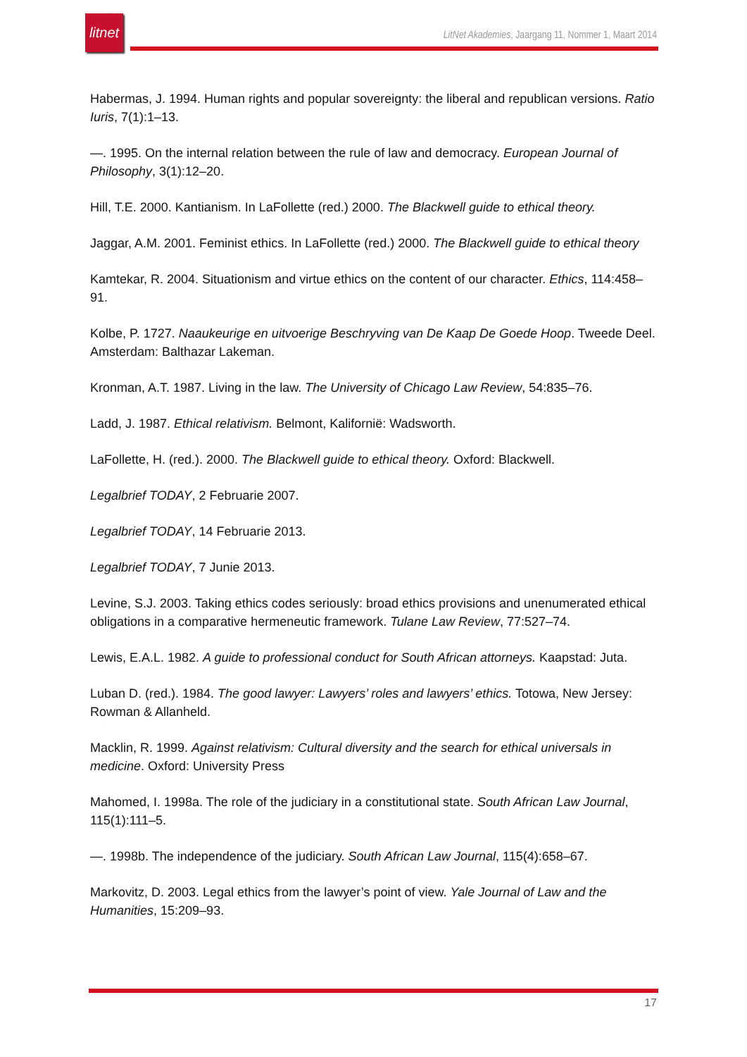litnet
LitNet Akademies, Jaargang 11, Nommer 1, Maart 2014
Habermas, J. 1994. Human rights and popular sovereignty: the liberal and republican versions. Ratio Iuris, 7(1):1–13.
—. 1995. On the internal relation between the rule of law and democracy. European Journal of Philosophy, 3(1):12–20.
Hill, T.E. 2000. Kantianism. In LaFollette (red.) 2000. The Blackwell guide to ethical theory.
Jaggar, A.M. 2001. Feminist ethics. In LaFollette (red.) 2000. The Blackwell guide to ethical theory
Kamtekar, R. 2004. Situationism and virtue ethics on the content of our character. Ethics, 114:458–91.
Kolbe, P. 1727. Naaukeurige en uitvoerige Beschryving van De Kaap De Goede Hoop. Tweede Deel. Amsterdam: Balthazar Lakeman.
Kronman, A.T. 1987. Living in the law. The University of Chicago Law Review, 54:835–76.
Ladd, J. 1987. Ethical relativism. Belmont, Kalifornië: Wadsworth.
LaFollette, H. (red.). 2000. The Blackwell guide to ethical theory. Oxford: Blackwell.
Legalbrief TODAY, 2 Februarie 2007.
Legalbrief TODAY, 14 Februarie 2013.
Legalbrief TODAY, 7 Junie 2013.
Levine, S.J. 2003. Taking ethics codes seriously: broad ethics provisions and unenumerated ethical obligations in a comparative hermeneutic framework. Tulane Law Review, 77:527–74.
Lewis, E.A.L. 1982. A guide to professional conduct for South African attorneys. Kaapstad: Juta.
Luban D. (red.). 1984. The good lawyer: Lawyers’ roles and lawyers’ ethics. Totowa, New Jersey: Rowman & Allanheld.
Macklin, R. 1999. Against relativism: Cultural diversity and the search for ethical universals in medicine. Oxford: University Press
Mahomed, I. 1998a. The role of the judiciary in a constitutional state. South African Law Journal, 115(1):111–5.
—. 1998b. The independence of the judiciary. South African Law Journal, 115(4):658–67.
Markovitz, D. 2003. Legal ethics from the lawyer’s point of view. Yale Journal of Law and the Humanities, 15:209–93.
17